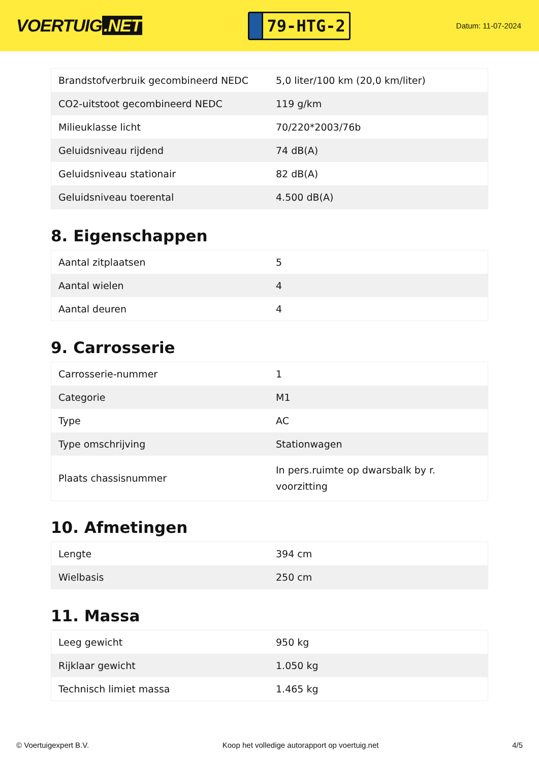VOERTUIG.NET
79-HTG-2
Datum: 11-07-2024
| Brandstofverbruik gecombineerd NEDC | 5,0 liter/100 km (20,0 km/liter) |
| CO2-uitstoot gecombineerd NEDC | 119 g/km |
| Milieuklasse licht | 70/220*2003/76b |
| Geluidsniveau rijdend | 74 dB(A) |
| Geluidsniveau stationair | 82 dB(A) |
| Geluidsniveau toerental | 4.500 dB(A) |
8. Eigenschappen
| Aantal zitplaatsen | 5 |
| Aantal wielen | 4 |
| Aantal deuren | 4 |
9. Carrosserie
| Carrosserie-nummer | 1 |
| Categorie | M1 |
| Type | AC |
| Type omschrijving | Stationwagen |
| Plaats chassisnummer | In pers.ruimte op dwarsbalk by r. voorzitting |
10. Afmetingen
| Lengte | 394 cm |
| Wielbasis | 250 cm |
11. Massa
| Leeg gewicht | 950 kg |
| Rijklaar gewicht | 1.050 kg |
| Technisch limiet massa | 1.465 kg |
© Voertuigexpert B.V. Koop het volledige autorapport op voertuig.net 4/5